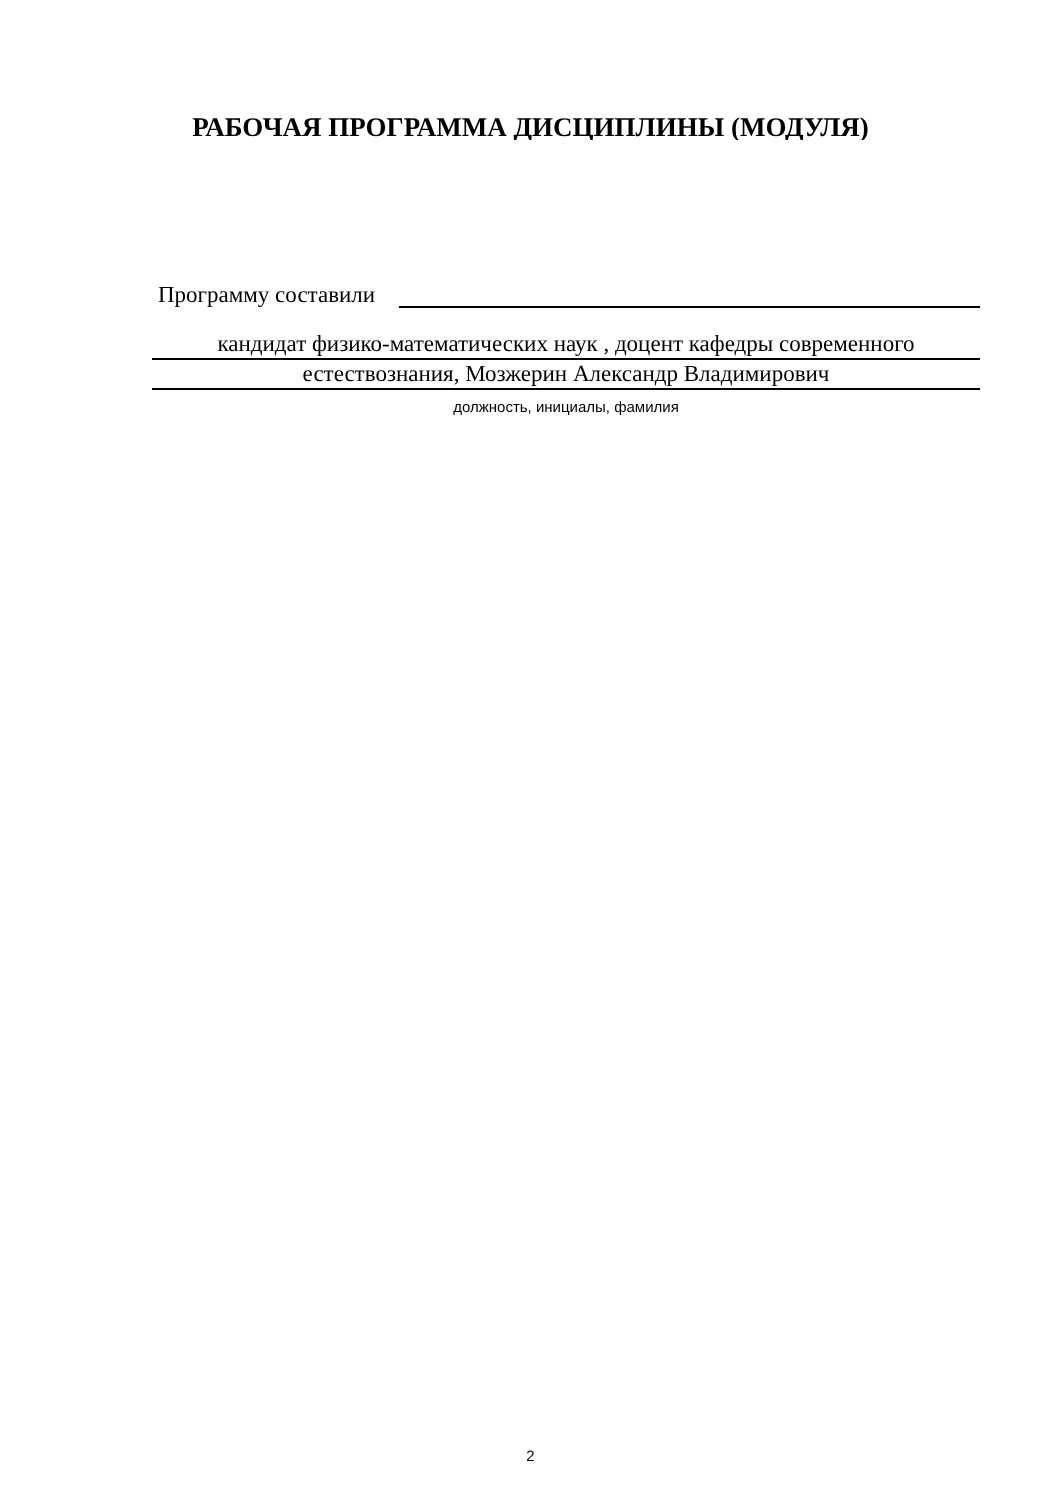РАБОЧАЯ ПРОГРАММА ДИСЦИПЛИНЫ (МОДУЛЯ)
Программу составили
кандидат физико-математических наук , доцент кафедры современного
естествознания, Мозжерин Александр Владимирович
должность, инициалы, фамилия
2